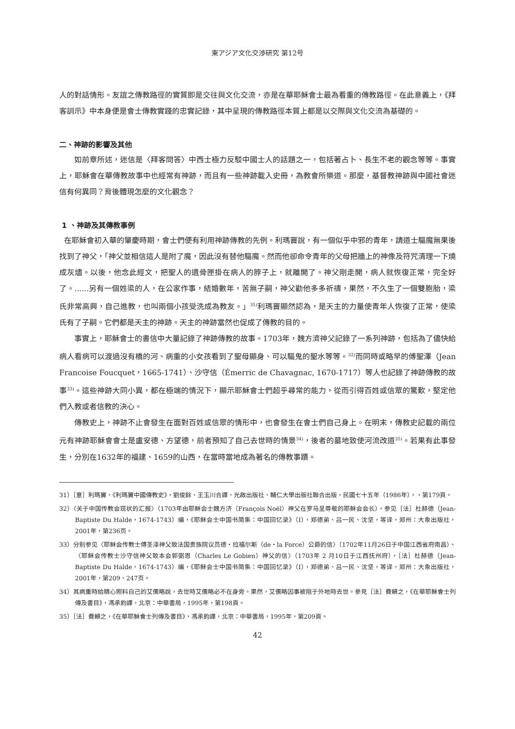東アジア文化交渉研究 第12号
人的對話情形。友誼之傳教路徑的實質即是交往與文化交流，亦是在華耶穌會士最為看重的傳教路徑。在此意義上，《拜客訓示》中本身便是會士傳教實踐的忠實記錄，其中呈現的傳教路徑本質上都是以交際與文化交流為基礎的。
二、神跡的影響及其他
如前章所述，迷信是〈拜客問答〉中西士極力反駁中國士人的話題之一，包括著占卜、長生不老的觀念等等。事實上，耶穌會在華傳教故事中也經常有神跡，而且有一些神跡載入史冊，為教會所樂道。那麼，基督教神跡與中國社會迷信有何異同？背後體現怎麼的文化觀念？
1 、神跡及其傳教事例
在耶穌會初入華的肇慶時期，會士們便有利用神跡傳教的先例。利瑪竇說，有一個似乎中邪的青年，請道士驅魔無果後找到了神父，「神父並相信這人是附了魔，因此沒有替他驅魔。然而他卻命令青年的父母把牆上的神像及符咒清理一下燒成灰燼。以後，他念此經文，把聖人的遺骨匣掛在病人的脖子上，就離開了。神父剛走開，病人就恢復正常，完全好了。......另有一個姓梁的人，在公家作事，結婚數年，苦無子嗣，神父勸他多多祈禱，果然，不久生了一個雙胞胎，梁氏非常高興，自己進教，也叫兩個小孩受洗成為教友。」<sup>31)</sup>利瑪竇顯然認為，是天主的力量使青年人恢復了正常，使梁氏有了子嗣。它們都是天主的神跡。天主的神跡當然也促成了傳教的目的。
事實上，耶穌會士的書信中大量記錄了神跡傳教的故事。1703年，魏方濟神父記錄了一系列神跡，包括為了儘快給病人看病可以渡過沒有橋的河、病重的小女孩看到了聖母顯身、可以驅鬼的聖水等等。<sup>32)</sup>而同時或略早的傅聖澤（Jean Francoise Foucquet，1665-1741）、沙守信（Émerric de Chavagnac, 1670-1717）等人也記錄了神跡傳教的故事<sup>33)</sup>。這些神跡大同小異，都在極端的情況下，顯示耶穌會士們超乎尋常的能力，從而引得百姓或信眾的驚歎，堅定他們入教或者信教的決心。
傳教史上，神跡不止會發生在面對百姓或信眾的情形中，也會發生在會士們自己身上。在明末，傳教史記載的兩位元有神跡耶穌會會士是盧安德、方望德，前者預知了自己去世時的情景<sup>34)</sup>，後者的墓地致使河流改道<sup>35)</sup>。若果有此事發生，分別在1632年的福建、1659的山西，在當時當地成為著名的傳教事蹟。
31）［意］利瑪竇，《利瑪竇中國傳教史》，劉俊餘、王玉川合譯，光啟出版社、輔仁大學出版社聯合出版，民國七十五年（1986年），，第179頁。
32）〈关于中国传教会现状的汇报〉（1703年由耶稣会士魏方济（François Noël）神父在罗马呈尊敬的耶稣会会长），参见［法］杜赫德（Jean-Baptiste Du Halde，1674-1743）编，《耶稣会士中国书简集：中国回忆录》（Ⅰ），郑德弟、吕一民、沈坚，等译，郑州：大象出版社，2001年，第236页。
33）分别参见〈耶稣会传教士傅圣泽神父致法国贵族院议员德・拉福尔斯（de・la Force）公爵的信〉（1702年11月26日于中国江西省府南昌）、〈耶稣会传教士沙守信神父致本会郭弼恩（Charles Le Gobien）神父的信〉（1703年 2 月10日于江西抚州府），［法］杜赫德（Jean-Baptiste Du Halde，1674-1743）编，《耶稣会士中国书简集：中国回忆录》（Ⅰ），郑德弟、吕一民、沈坚，等译，郑州：大象出版社，2001年，第209、247页。
34）其病重時給精心照料自己的艾儒略說，去世時艾儒略必不在身旁。果然，艾儒略因事被阻于外地時去世。參見［法］費賴之，《在華耶穌會士列傳及書目》，馮承鈞譯，北京：中華書局，1995年，第198頁。
35）［法］費賴之，《在華耶穌會士列傳及書目》，馮承鈞譯，北京：中華書局，1995年，第209頁。
42